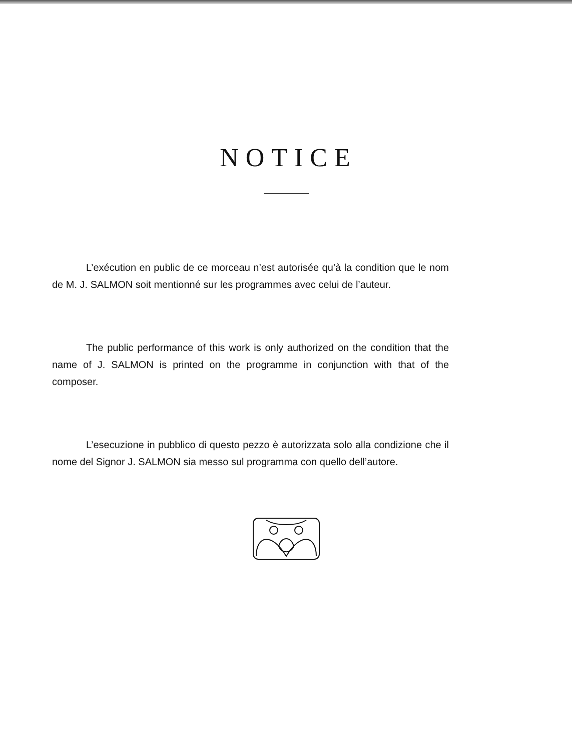NOTICE
L’exécution en public de ce morceau n’est autorisée qu’à la condition que le nom de M. J. SALMON soit mentionné sur les programmes avec celui de l’auteur.
The public performance of this work is only authorized on the condition that the name of J. SALMON is printed on the programme in conjunction with that of the composer.
L’esecuzione in pubblico di questo pezzo è autorizzata solo alla condizione che il nome del Signor J. SALMON sia messo sul programma con quello dell’autore.